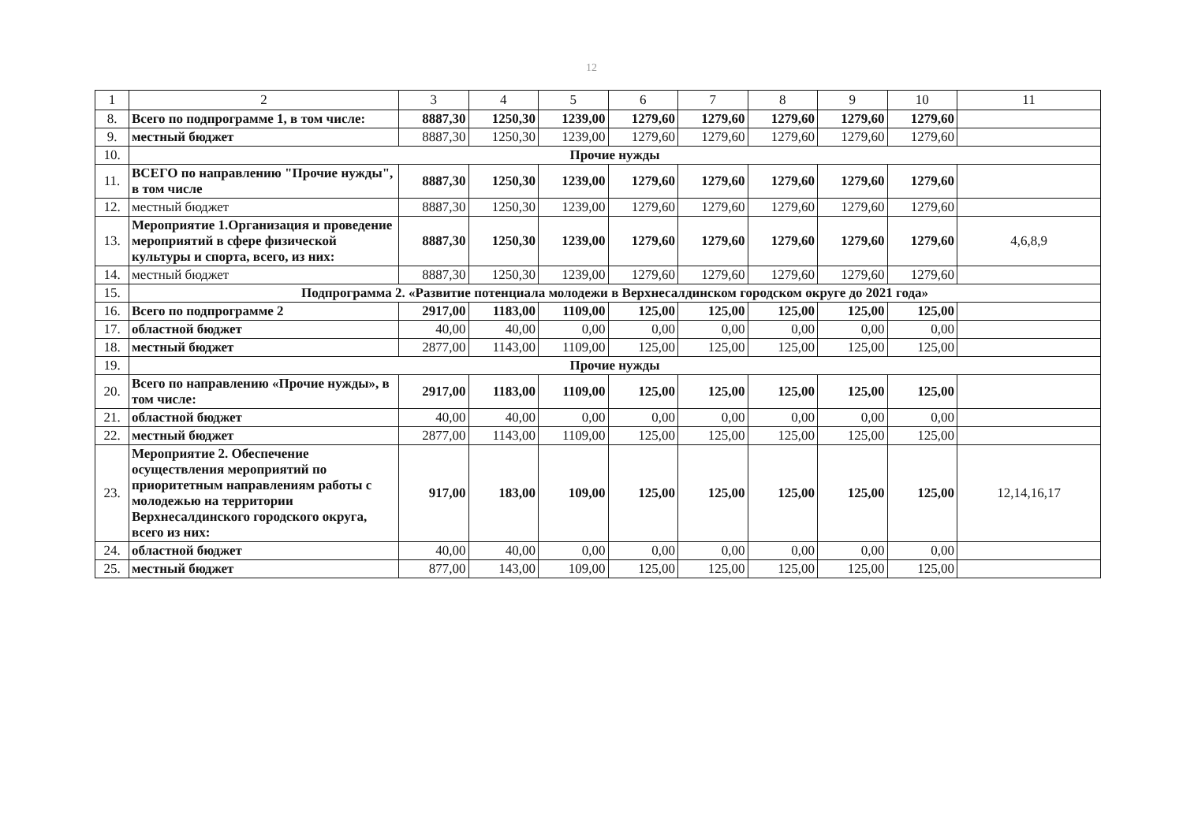12
| 1 | 2 | 3 | 4 | 5 | 6 | 7 | 8 | 9 | 10 | 11 |
| --- | --- | --- | --- | --- | --- | --- | --- | --- | --- | --- |
| 8. | Всего по подпрограмме 1, в том числе: | 8887,30 | 1250,30 | 1239,00 | 1279,60 | 1279,60 | 1279,60 | 1279,60 | 1279,60 | |
| 9. | местный бюджет | 8887,30 | 1250,30 | 1239,00 | 1279,60 | 1279,60 | 1279,60 | 1279,60 | 1279,60 | |
| 10. | Прочие нужды | | | | | | | | | |
| 11. | ВСЕГО по направлению "Прочие нужды", в том числе | 8887,30 | 1250,30 | 1239,00 | 1279,60 | 1279,60 | 1279,60 | 1279,60 | 1279,60 | |
| 12. | местный бюджет | 8887,30 | 1250,30 | 1239,00 | 1279,60 | 1279,60 | 1279,60 | 1279,60 | 1279,60 | |
| 13. | Мероприятие 1.Организация и проведение мероприятий в сфере физической культуры и спорта, всего, из них: | 8887,30 | 1250,30 | 1239,00 | 1279,60 | 1279,60 | 1279,60 | 1279,60 | 1279,60 | 4,6,8,9 |
| 14. | местный бюджет | 8887,30 | 1250,30 | 1239,00 | 1279,60 | 1279,60 | 1279,60 | 1279,60 | 1279,60 | |
| 15. | Подпрограмма 2. «Развитие потенциала молодежи в Верхнесалдинском городском округе до 2021 года» | | | | | | | | | |
| 16. | Всего по подпрограмме 2 | 2917,00 | 1183,00 | 1109,00 | 125,00 | 125,00 | 125,00 | 125,00 | 125,00 | |
| 17. | областной бюджет | 40,00 | 40,00 | 0,00 | 0,00 | 0,00 | 0,00 | 0,00 | 0,00 | |
| 18. | местный бюджет | 2877,00 | 1143,00 | 1109,00 | 125,00 | 125,00 | 125,00 | 125,00 | 125,00 | |
| 19. | Прочие нужды | | | | | | | | | |
| 20. | Всего по направлению «Прочие нужды», в том числе: | 2917,00 | 1183,00 | 1109,00 | 125,00 | 125,00 | 125,00 | 125,00 | 125,00 | |
| 21. | областной бюджет | 40,00 | 40,00 | 0,00 | 0,00 | 0,00 | 0,00 | 0,00 | 0,00 | |
| 22. | местный бюджет | 2877,00 | 1143,00 | 1109,00 | 125,00 | 125,00 | 125,00 | 125,00 | 125,00 | |
| 23. | Мероприятие 2. Обеспечение осуществления мероприятий по приоритетным направлениям работы с молодежью на территории Верхнесалдинского городского округа, всего из них: | 917,00 | 183,00 | 109,00 | 125,00 | 125,00 | 125,00 | 125,00 | 125,00 | 12,14,16,17 |
| 24. | областной бюджет | 40,00 | 40,00 | 0,00 | 0,00 | 0,00 | 0,00 | 0,00 | 0,00 | |
| 25. | местный бюджет | 877,00 | 143,00 | 109,00 | 125,00 | 125,00 | 125,00 | 125,00 | 125,00 | |